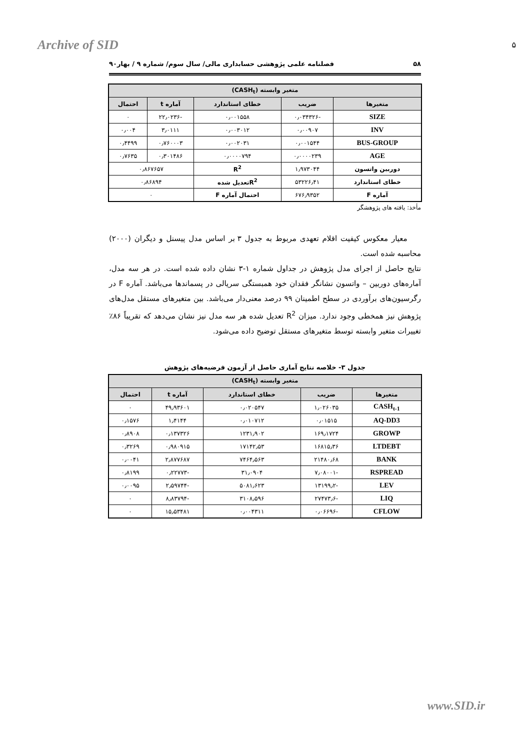Archive of SID ۵
۵۸ فصلنامه علمی پژوهشی حسابداری مالی/ سال سوم/ شماره ۹ / بهار۹۰
| متغیر وابسته (CASH<sub>t</sub>) | | | | |
| --- | --- | --- | --- | --- |
| متغیرها | ضریب | خطای استاندارد | آماره t | احتمال |
| SIZE | -۰٫۰۳۴۳۲۶ | ۰٫۰۰۱۵۵۸ | -۲۲٫۰۲۳۶ | ۰ |
| INV | ۰٫۰۰۹۰۷ | ۰٫۰۰۳۰۱۲ | ۳٫۰۱۱۱ | ۰٫۰۰۴ |
| BUS-GROUP | ۰٫۰۰۱۵۴۴ | ۰٫۰۰۲۰۳۱ | ۰٫۷۶۰۰۰۳ | ۰٫۴۴۹۹ |
| AGE | ۰٫۰۰۰۰۲۳۹ | ۰٫۰۰۰۰۷۹۴ | ۰٫۳۰۱۴۸۶ | ۰٫۷۶۳۵ |
| دوربین واتسون | ۱٫۹۷۳۰۴۴ | R<sup>2</sup> | ۰٫۸۶۷۶۵۷ | |
| خطای استاندارد | ۵۳۲۲۶٫۴۱ | R<sup>2</sup>تعدیل شده | ۰٫۸۶۸۹۴ | |
| آماره F | ۶۷۶٫۹۳۵۲ | احتمال آماره F | ۰ | |
مأخذ: یافته های پژوهشگر
معیار معکوس کیفیت اقلام تعهدی مربوط به جدول ۳ بر اساس مدل پیسنل و دیگران (۲۰۰۰) محاسبه شده است.
نتایج حاصل از اجرای مدل پژوهش در جداول شماره ۱-۳ نشان داده شده است. در هر سه مدل، آماره‌های دوربین – واتسون نشانگر فقدان خود همبستگی سریالی در پسماندها می‌باشد. آماره F در رگرسیون‌های برآوردی در سطح اطمینان ۹۹ درصد معنی‌دار می‌باشد. بین متغیرهای مستقل مدل‌های پژوهش نیز همخطی وجود ندارد. میزان R<sup>2</sup> تعدیل شده هر سه مدل نیز نشان می‌دهد که تقریباً ۸۶٪ تغییرات متغیر وابسته توسط متغیرهای مستقل توضیح داده می‌شود.
جدول ۳- خلاصه نتایج آماری حاصل از آزمون فرضیه‌های پژوهش
| متغیر وابسته (CASH<sub>t</sub>) | | | | |
| --- | --- | --- | --- | --- |
| متغیرها | ضریب | خطای استاندارد | آماره t | احتمال |
| CASH<sub>t-1</sub> | ۱٫۰۲۶۰۳۵ | ۰٫۰۲۰۵۴۷ | ۴۹٫۹۳۶۰۱ | ۰ |
| AQ-DD3 | ۰٫۰۱۵۱۵ | ۰٫۰۱۰۷۱۲ | ۱٫۴۱۴۴ | ۰٫۱۵۷۶ |
| GROWP | ۱۶۹٫۱۷۲۴ | ۱۲۳۱٫۹۰۲ | ۰٫۱۳۷۳۲۶ | ۰٫۸۹۰۸ |
| LTDEBT | ۱۶۸۱۵٫۳۶ | ۱۷۱۴۲٫۵۳ | ۰٫۹۸۰۹۱۵ | ۰٫۳۲۶۹ |
| BANK | ۲۱۴۸۰٫۶۸ | ۷۴۶۴٫۵۶۳ | ۲٫۸۷۷۶۸۷ | ۰٫۰۰۴۱ |
| RSPREAD | -۷٫۰۸۰۰۱ | ۳۱٫۰۹۰۴ | -۰٫۲۲۷۷۳ | ۰٫۸۱۹۹ |
| LEV | -۱۳۱۹۹٫۲ | ۵۰۸۱٫۶۲۳ | -۲٫۵۹۷۴۴ | ۰٫۰۰۹۵ |
| LIQ | -۲۷۴۷۳٫۶ | ۳۱۰۸٫۵۹۶ | -۸٫۸۳۷۹۴ | ۰ |
| CFLOW | -۰٫۰۶۶۹۶ | ۰٫۰۰۴۳۱۱ | ۱۵٫۵۳۴۸۱ | ۰ |
www.SID.ir